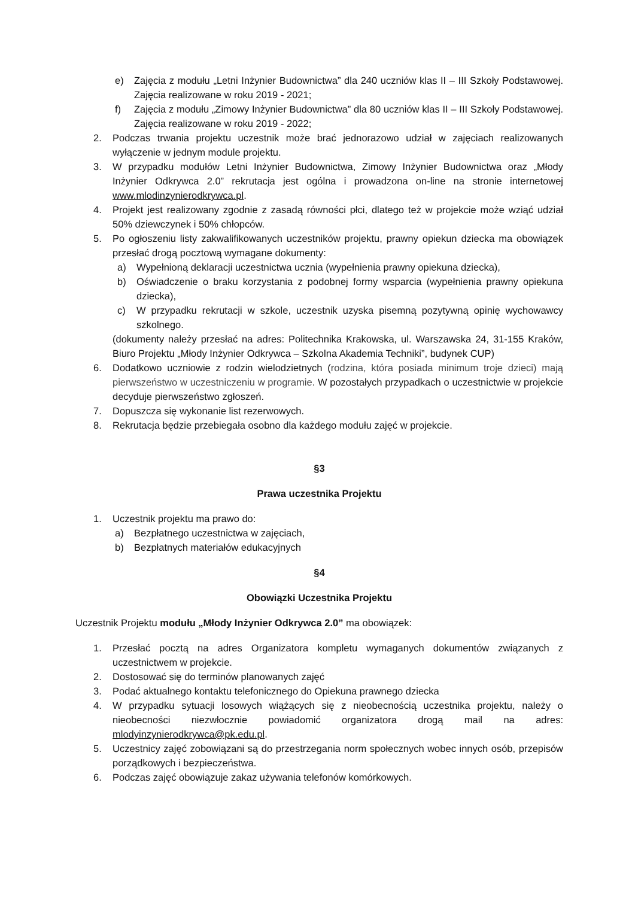e) Zajęcia z modułu „Letni Inżynier Budownictwa” dla 240 uczniów klas II – III Szkoły Podstawowej. Zajęcia realizowane w roku 2019 - 2021;
f) Zajęcia z modułu „Zimowy Inżynier Budownictwa” dla 80 uczniów klas II – III Szkoły Podstawowej. Zajęcia realizowane w roku 2019 - 2022;
2. Podczas trwania projektu uczestnik może brać jednorazowo udział w zajęciach realizowanych wyłączenie w jednym module projektu.
3. W przypadku modułów Letni Inżynier Budownictwa, Zimowy Inżynier Budownictwa oraz „Młody Inżynier Odkrywca 2.0” rekrutacja jest ogólna i prowadzona on-line na stronie internetowej www.mlodinzynierodkrywca.pl.
4. Projekt jest realizowany zgodnie z zasadą równości płci, dlatego też w projekcie może wziąć udział 50% dziewczynek i 50% chłopców.
5. Po ogłoszeniu listy zakwalifikowanych uczestników projektu, prawny opiekun dziecka ma obowiązek przesłać drogą pocztową wymagane dokumenty:
a) Wypełnioną deklaracji uczestnictwa ucznia (wypełnienia prawny opiekuna dziecka),
b) Oświadczenie o braku korzystania z podobnej formy wsparcia (wypełnienia prawny opiekuna dziecka),
c) W przypadku rekrutacji w szkole, uczestnik uzyska pisemną pozytywną opinię wychowawcy szkolnego.
(dokumenty należy przesłać na adres: Politechnika Krakowska, ul. Warszawska 24, 31-155 Kraków, Biuro Projektu „Młody Inżynier Odkrywca – Szkolna Akademia Techniki”, budynek CUP)
6. Dodatkowo uczniowie z rodzin wielodzietnych (rodzina, która posiada minimum troje dzieci) mają pierwszeństwo w uczestniczeniu w programie. W pozostałych przypadkach o uczestnictwie w projekcie decyduje pierwszeństwo zgłoszeń.
7. Dopuszcza się wykonanie list rezerwowych.
8. Rekrutacja będzie przebiegała osobno dla każdego modułu zajęć w projekcie.
§3
Prawa uczestnika Projektu
1. Uczestnik projektu ma prawo do:
a) Bezpłatnego uczestnictwa w zajęciach,
b) Bezpłatnych materiałów edukacyjnych
§4
Obowiązki Uczestnika Projektu
Uczestnik Projektu modułu „Młody Inżynier Odkrywca 2.0” ma obowiązek:
1. Przesłać pocztą na adres Organizatora kompletu wymaganych dokumentów związanych z uczestnictwem w projekcie.
2. Dostosować się do terminów planowanych zajęć
3. Podać aktualnego kontaktu telefonicznego do Opiekuna prawnego dziecka
4. W przypadku sytuacji losowych wiążących się z nieobecnością uczestnika projektu, należy o nieobecności niezwłocznie powiadomić organizatora drogą mail na adres: mlodyinzynierodkrywca@pk.edu.pl.
5. Uczestnicy zajęć zobowiązani są do przestrzegania norm społecznych wobec innych osób, przepisów porządkowych i bezpieczeństwa.
6. Podczas zajęć obowiązuje zakaz używania telefonów komórkowych.